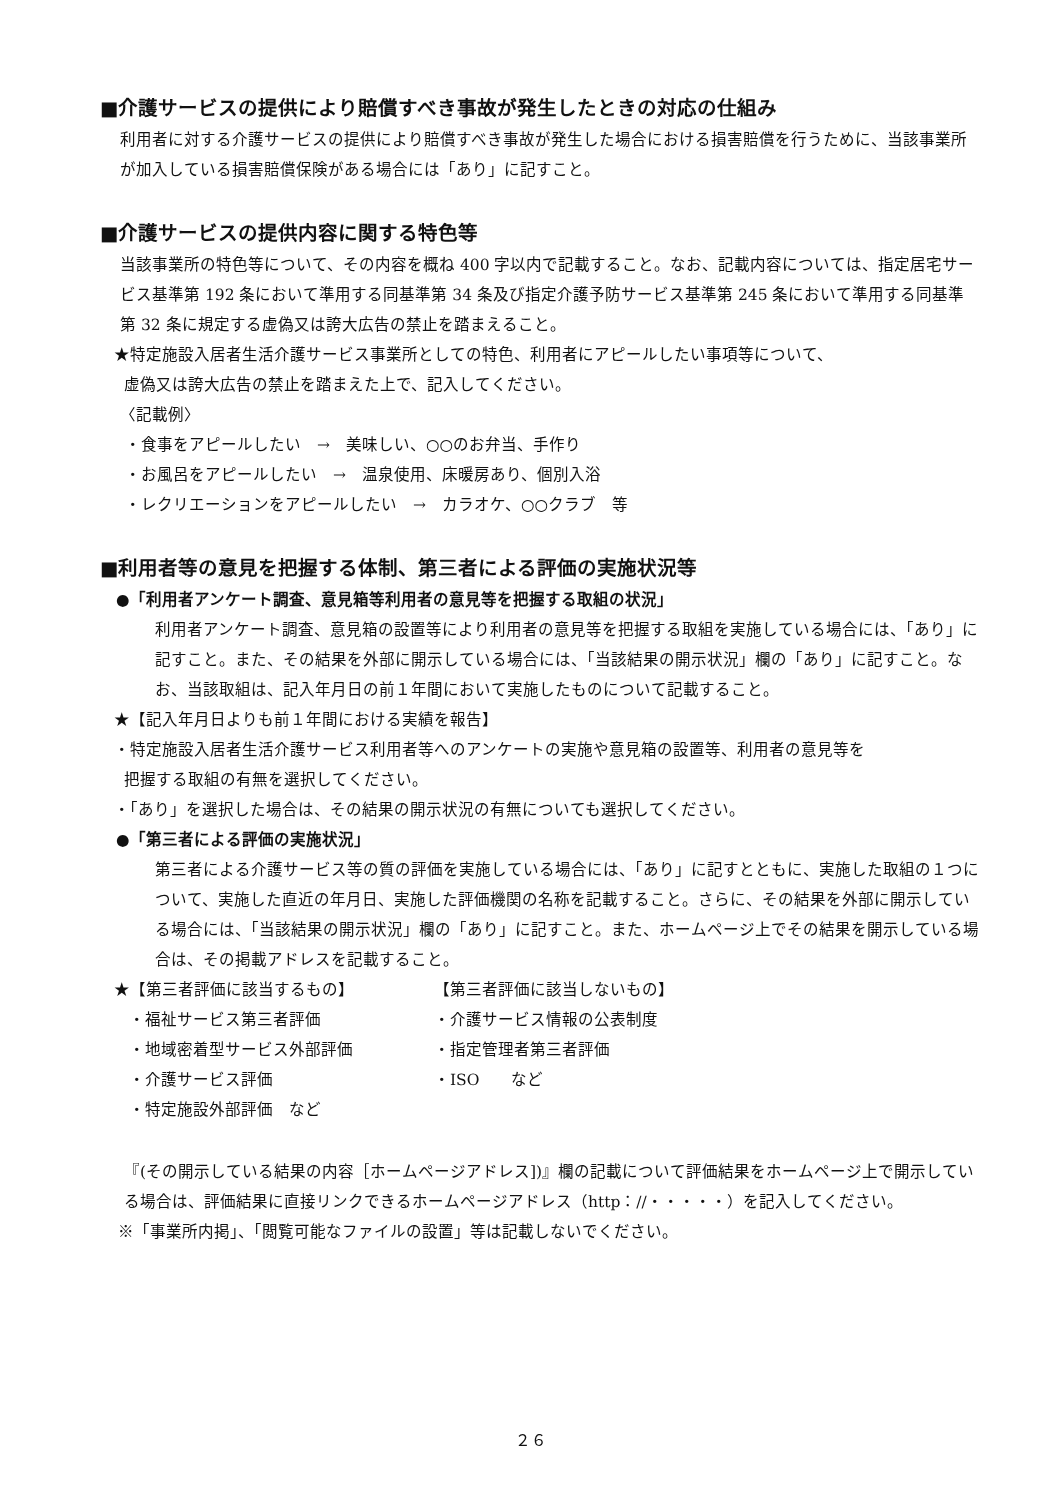■介護サービスの提供により賠償すべき事故が発生したときの対応の仕組み
利用者に対する介護サービスの提供により賠償すべき事故が発生した場合における損害賠償を行うために、当該事業所が加入している損害賠償保険がある場合には「あり」に記すこと。
■介護サービスの提供内容に関する特色等
当該事業所の特色等について、その内容を概ね 400 字以内で記載すること。なお、記載内容については、指定居宅サービス基準第 192 条において準用する同基準第 34 条及び指定介護予防サービス基準第 245 条において準用する同基準第 32 条に規定する虚偽又は誇大広告の禁止を踏まえること。
★特定施設入居者生活介護サービス事業所としての特色、利用者にアピールしたい事項等について、
虚偽又は誇大広告の禁止を踏まえた上で、記入してください。
〈記載例〉
・食事をアピールしたい　→　美味しい、○○のお弁当、手作り
・お風呂をアピールしたい　→　温泉使用、床暖房あり、個別入浴
・レクリエーションをアピールしたい　→　カラオケ、○○クラブ　等
■利用者等の意見を把握する体制、第三者による評価の実施状況等
●「利用者アンケート調査、意見箱等利用者の意見等を把握する取組の状況」
利用者アンケート調査、意見箱の設置等により利用者の意見等を把握する取組を実施している場合には、「あり」に記すこと。また、その結果を外部に開示している場合には、「当該結果の開示状況」欄の「あり」に記すこと。なお、当該取組は、記入年月日の前１年間において実施したものについて記載すること。
★【記入年月日よりも前１年間における実績を報告】
・特定施設入居者生活介護サービス利用者等へのアンケートの実施や意見箱の設置等、利用者の意見等を
把握する取組の有無を選択してください。
・「あり」を選択した場合は、その結果の開示状況の有無についても選択してください。
●「第三者による評価の実施状況」
第三者による介護サービス等の質の評価を実施している場合には、「あり」に記すとともに、実施した取組の１つについて、実施した直近の年月日、実施した評価機関の名称を記載すること。さらに、その結果を外部に開示している場合には、「当該結果の開示状況」欄の「あり」に記すこと。また、ホームページ上でその結果を開示している場合は、その掲載アドレスを記載すること。
★【第三者評価に該当するもの】
・福祉サービス第三者評価
・地域密着型サービス外部評価
・介護サービス評価
・特定施設外部評価　など
【第三者評価に該当しないもの】
・介護サービス情報の公表制度
・指定管理者第三者評価
・ISO　　など
『(その開示している結果の内容［ホームページアドレス])』欄の記載について評価結果をホームページ上で開示している場合は、評価結果に直接リンクできるホームページアドレス（http：//・・・・・）を記入してください。
※「事業所内掲」、「閲覧可能なファイルの設置」等は記載しないでください。
２６